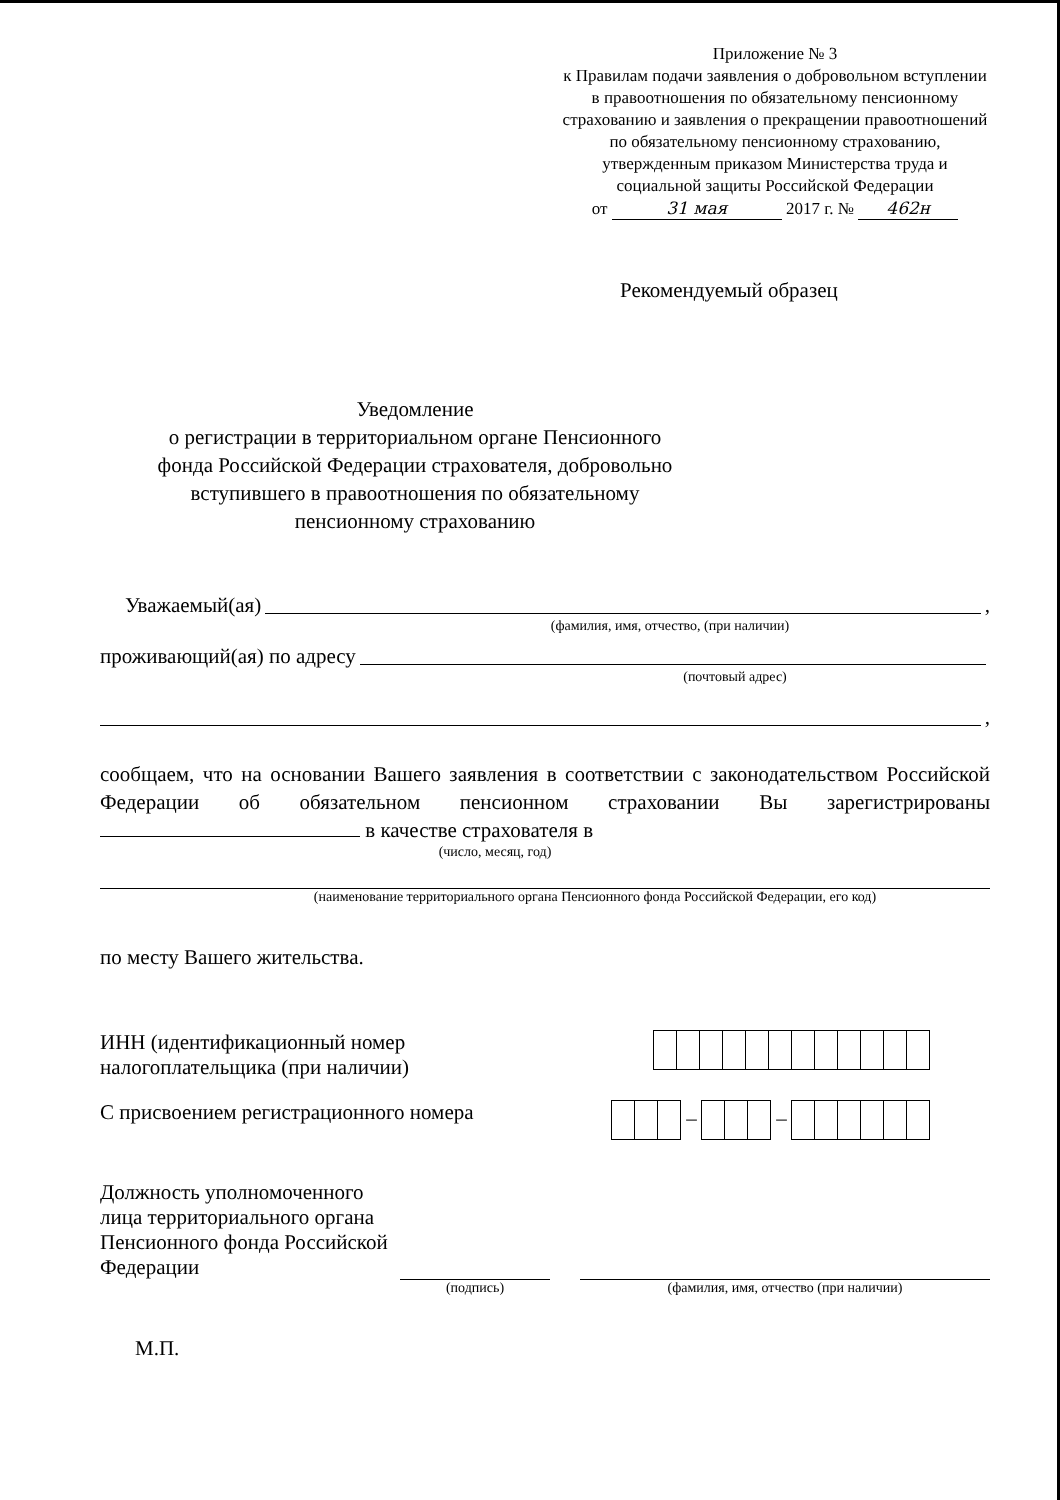Приложение № 3
к Правилам подачи заявления о добровольном вступлении в правоотношения по обязательному пенсионному страхованию и заявления о прекращении правоотношений по обязательному пенсионному страхованию, утвержденным приказом Министерства труда и социальной защиты Российской Федерации
от 31 мая 2017 г. № 462н
Рекомендуемый образец
Уведомление
о регистрации в территориальном органе Пенсионного фонда Российской Федерации страхователя, добровольно вступившего в правоотношения по обязательному пенсионному страхованию
Уважаемый(ая) ,
(фамилия, имя, отчество, (при наличии)
проживающий(ая) по адресу
(почтовый адрес)
,
сообщаем, что на основании Вашего заявления в соответствии с законодательством Российской Федерации об обязательном пенсионном страховании Вы зарегистрированы в качестве страхователя в
(число, месяц, год)
(наименование территориального органа Пенсионного фонда Российской Федерации, его код)
по месту Вашего жительства.
ИНН (идентификационный номер
налогоплательщика (при наличии)
С присвоением регистрационного номера
– –
Должность уполномоченного лица территориального органа Пенсионного фонда Российской Федерации
(подпись) (фамилия, имя, отчество (при наличии)
М.П.